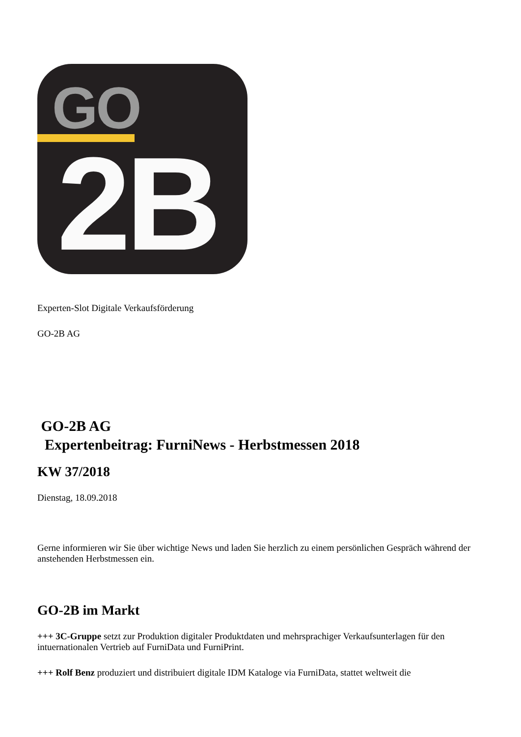GO
2B
Experten-Slot Digitale Verkaufsförderung
GO-2B AG
GO-2B AG
Expertenbeitrag: FurniNews - Herbstmessen 2018
KW 37/2018
Dienstag, 18.09.2018
Gerne informieren wir Sie über wichtige News und laden Sie herzlich zu einem persönlichen Gespräch während der anstehenden Herbstmessen ein.
GO-2B im Markt
+++ 3C-Gruppe setzt zur Produktion digitaler Produktdaten und mehrsprachiger Verkaufsunterlagen für den intuernationalen Vertrieb auf FurniData und FurniPrint.
+++ Rolf Benz produziert und distribuiert digitale IDM Kataloge via FurniData, stattet weltweit die